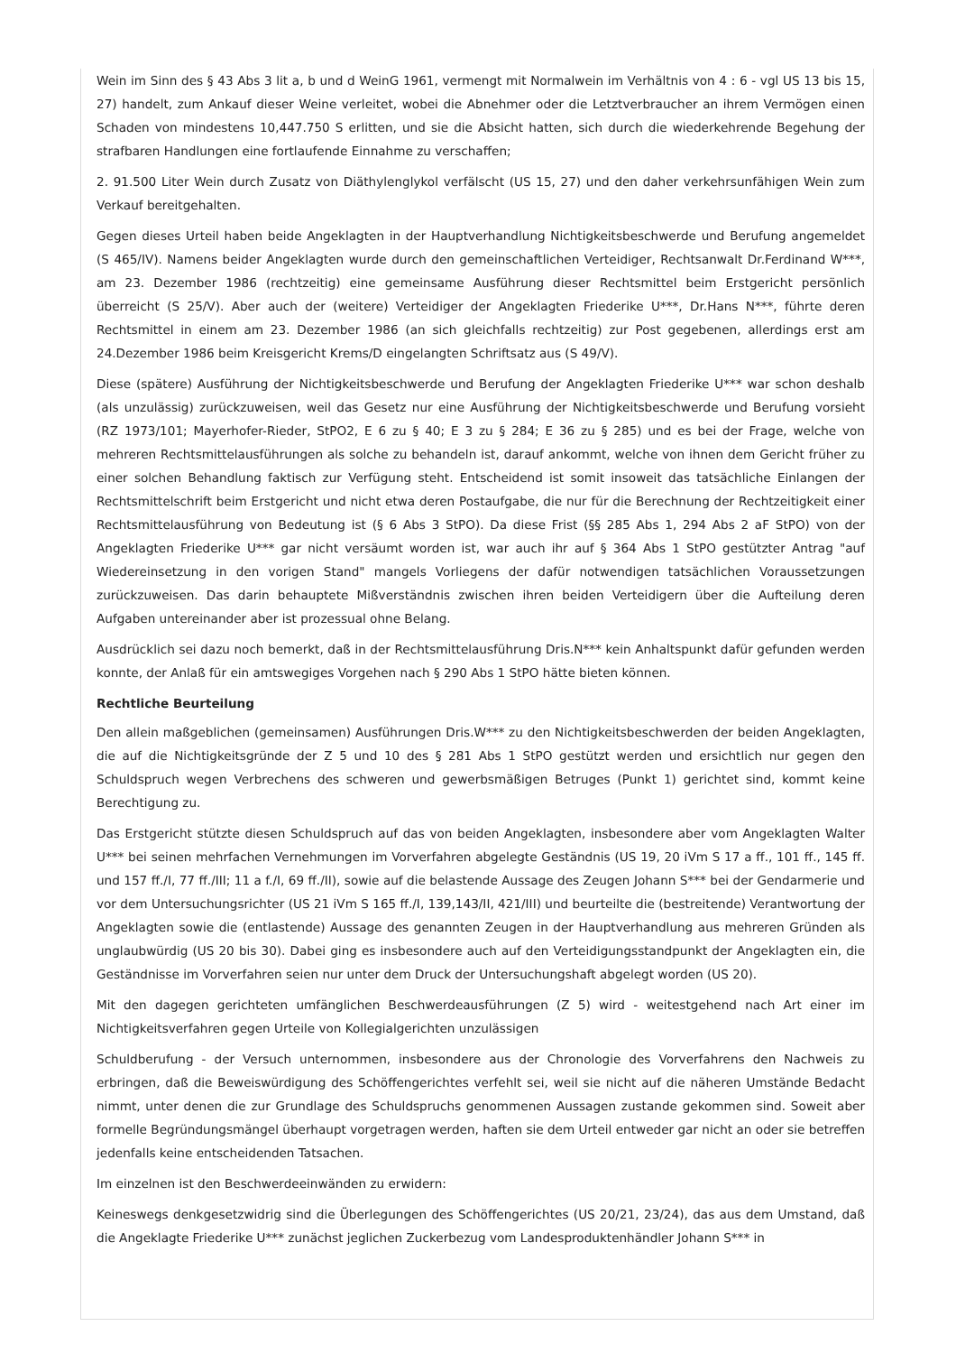Wein im Sinn des § 43 Abs 3 lit a, b und d WeinG 1961, vermengt mit Normalwein im Verhältnis von 4 : 6 - vgl US 13 bis 15, 27) handelt, zum Ankauf dieser Weine verleitet, wobei die Abnehmer oder die Letztverbraucher an ihrem Vermögen einen Schaden von mindestens 10,447.750 S erlitten, und sie die Absicht hatten, sich durch die wiederkehrende Begehung der strafbaren Handlungen eine fortlaufende Einnahme zu verschaffen;
2. 91.500 Liter Wein durch Zusatz von Diäthylenglykol verfälscht (US 15, 27) und den daher verkehrsunfähigen Wein zum Verkauf bereitgehalten.
Gegen dieses Urteil haben beide Angeklagten in der Hauptverhandlung Nichtigkeitsbeschwerde und Berufung angemeldet (S 465/IV). Namens beider Angeklagten wurde durch den gemeinschaftlichen Verteidiger, Rechtsanwalt Dr.Ferdinand W***, am 23. Dezember 1986 (rechtzeitig) eine gemeinsame Ausführung dieser Rechtsmittel beim Erstgericht persönlich überreicht (S 25/V). Aber auch der (weitere) Verteidiger der Angeklagten Friederike U***, Dr.Hans N***, führte deren Rechtsmittel in einem am 23. Dezember 1986 (an sich gleichfalls rechtzeitig) zur Post gegebenen, allerdings erst am 24.Dezember 1986 beim Kreisgericht Krems/D eingelangten Schriftsatz aus (S 49/V).
Diese (spätere) Ausführung der Nichtigkeitsbeschwerde und Berufung der Angeklagten Friederike U*** war schon deshalb (als unzulässig) zurückzuweisen, weil das Gesetz nur eine Ausführung der Nichtigkeitsbeschwerde und Berufung vorsieht (RZ 1973/101; Mayerhofer-Rieder, StPO2, E 6 zu § 40; E 3 zu § 284; E 36 zu § 285) und es bei der Frage, welche von mehreren Rechtsmittelausführungen als solche zu behandeln ist, darauf ankommt, welche von ihnen dem Gericht früher zu einer solchen Behandlung faktisch zur Verfügung steht. Entscheidend ist somit insoweit das tatsächliche Einlangen der Rechtsmittelschrift beim Erstgericht und nicht etwa deren Postaufgabe, die nur für die Berechnung der Rechtzeitigkeit einer Rechtsmittelausführung von Bedeutung ist (§ 6 Abs 3 StPO). Da diese Frist (§§ 285 Abs 1, 294 Abs 2 aF StPO) von der Angeklagten Friederike U*** gar nicht versäumt worden ist, war auch ihr auf § 364 Abs 1 StPO gestützter Antrag "auf Wiedereinsetzung in den vorigen Stand" mangels Vorliegens der dafür notwendigen tatsächlichen Voraussetzungen zurückzuweisen. Das darin behauptete Mißverständnis zwischen ihren beiden Verteidigern über die Aufteilung deren Aufgaben untereinander aber ist prozessual ohne Belang.
Ausdrücklich sei dazu noch bemerkt, daß in der Rechtsmittelausführung Dris.N*** kein Anhaltspunkt dafür gefunden werden konnte, der Anlaß für ein amtswegiges Vorgehen nach § 290 Abs 1 StPO hätte bieten können.
Rechtliche Beurteilung
Den allein maßgeblichen (gemeinsamen) Ausführungen Dris.W*** zu den Nichtigkeitsbeschwerden der beiden Angeklagten, die auf die Nichtigkeitsgründe der Z 5 und 10 des § 281 Abs 1 StPO gestützt werden und ersichtlich nur gegen den Schuldspruch wegen Verbrechens des schweren und gewerbsmäßigen Betruges (Punkt 1) gerichtet sind, kommt keine Berechtigung zu.
Das Erstgericht stützte diesen Schuldspruch auf das von beiden Angeklagten, insbesondere aber vom Angeklagten Walter U*** bei seinen mehrfachen Vernehmungen im Vorverfahren abgelegte Geständnis (US 19, 20 iVm S 17 a ff., 101 ff., 145 ff. und 157 ff./I, 77 ff./III; 11 a f./I, 69 ff./II), sowie auf die belastende Aussage des Zeugen Johann S*** bei der Gendarmerie und vor dem Untersuchungsrichter (US 21 iVm S 165 ff./I, 139,143/II, 421/III) und beurteilte die (bestreitende) Verantwortung der Angeklagten sowie die (entlastende) Aussage des genannten Zeugen in der Hauptverhandlung aus mehreren Gründen als unglaubwürdig (US 20 bis 30). Dabei ging es insbesondere auch auf den Verteidigungsstandpunkt der Angeklagten ein, die Geständnisse im Vorverfahren seien nur unter dem Druck der Untersuchungshaft abgelegt worden (US 20).
Mit den dagegen gerichteten umfänglichen Beschwerdeausführungen (Z 5) wird - weitestgehend nach Art einer im Nichtigkeitsverfahren gegen Urteile von Kollegialgerichten unzulässigen
Schuldberufung - der Versuch unternommen, insbesondere aus der Chronologie des Vorverfahrens den Nachweis zu erbringen, daß die Beweiswürdigung des Schöffengerichtes verfehlt sei, weil sie nicht auf die näheren Umstände Bedacht nimmt, unter denen die zur Grundlage des Schuldspruchs genommenen Aussagen zustande gekommen sind. Soweit aber formelle Begründungsmängel überhaupt vorgetragen werden, haften sie dem Urteil entweder gar nicht an oder sie betreffen jedenfalls keine entscheidenden Tatsachen.
Im einzelnen ist den Beschwerdeeinwänden zu erwidern:
Keineswegs denkgesetzwidrig sind die Überlegungen des Schöffengerichtes (US 20/21, 23/24), das aus dem Umstand, daß die Angeklagte Friederike U*** zunächst jeglichen Zuckerbezug vom Landesproduktenhändler Johann S*** in